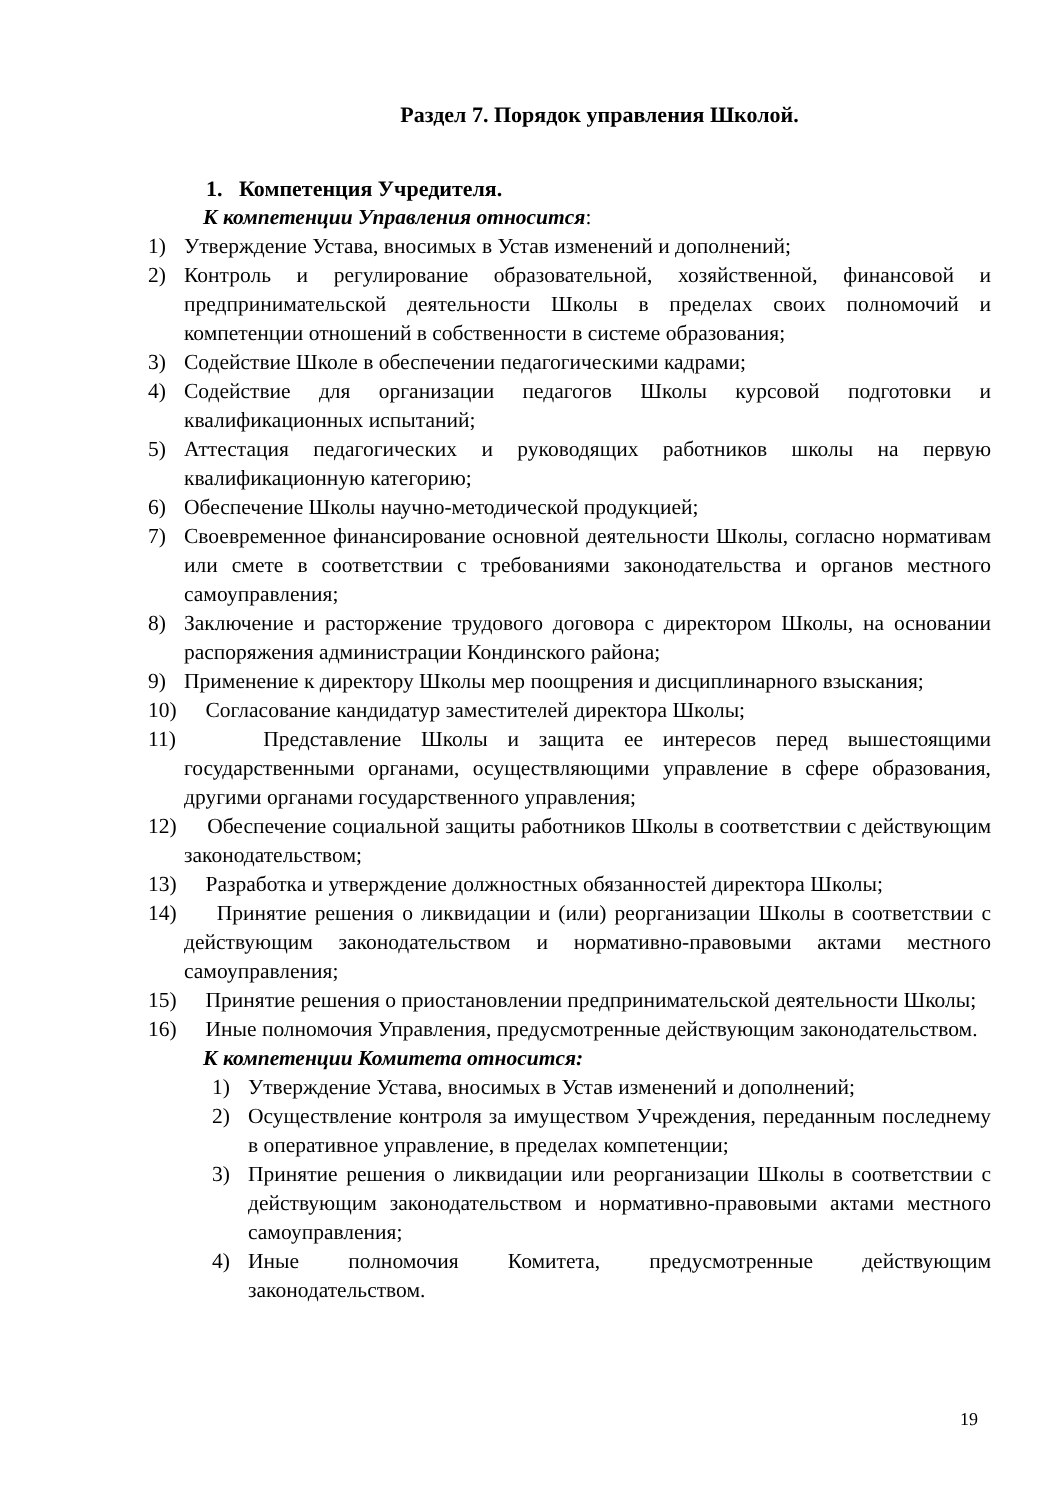Раздел 7. Порядок управления Школой.
1. Компетенция Учредителя.
К компетенции Управления относится:
1) Утверждение Устава, вносимых в Устав изменений и дополнений;
2) Контроль и регулирование образовательной, хозяйственной, финансовой и предпринимательской деятельности Школы в пределах своих полномочий и компетенции отношений в собственности в системе образования;
3) Содействие Школе в обеспечении педагогическими кадрами;
4) Содействие для организации педагогов Школы курсовой подготовки и квалификационных испытаний;
5) Аттестация педагогических и руководящих работников школы на первую квалификационную категорию;
6) Обеспечение Школы научно-методической продукцией;
7) Своевременное финансирование основной деятельности Школы, согласно нормативам или смете в соответствии с требованиями законодательства и органов местного самоуправления;
8) Заключение и расторжение трудового договора с директором Школы, на основании распоряжения администрации Кондинского района;
9) Применение к директору Школы мер поощрения и дисциплинарного взыскания;
10) Согласование кандидатур заместителей директора Школы;
11) Представление Школы и защита ее интересов перед вышестоящими государственными органами, осуществляющими управление в сфере образования, другими органами государственного управления;
12) Обеспечение социальной защиты работников Школы в соответствии с действующим законодательством;
13) Разработка и утверждение должностных обязанностей директора Школы;
14) Принятие решения о ликвидации и (или) реорганизации Школы в соответствии с действующим законодательством и нормативно-правовыми актами местного самоуправления;
15) Принятие решения о приостановлении предпринимательской деятельности Школы;
16) Иные полномочия Управления, предусмотренные действующим законодательством.
К компетенции Комитета относится:
1) Утверждение Устава, вносимых в Устав изменений и дополнений;
2) Осуществление контроля за имуществом Учреждения, переданным последнему в оперативное управление, в пределах компетенции;
3) Принятие решения о ликвидации или реорганизации Школы в соответствии с действующим законодательством и нормативно-правовыми актами местного самоуправления;
4) Иные полномочия Комитета, предусмотренные действующим законодательством.
19